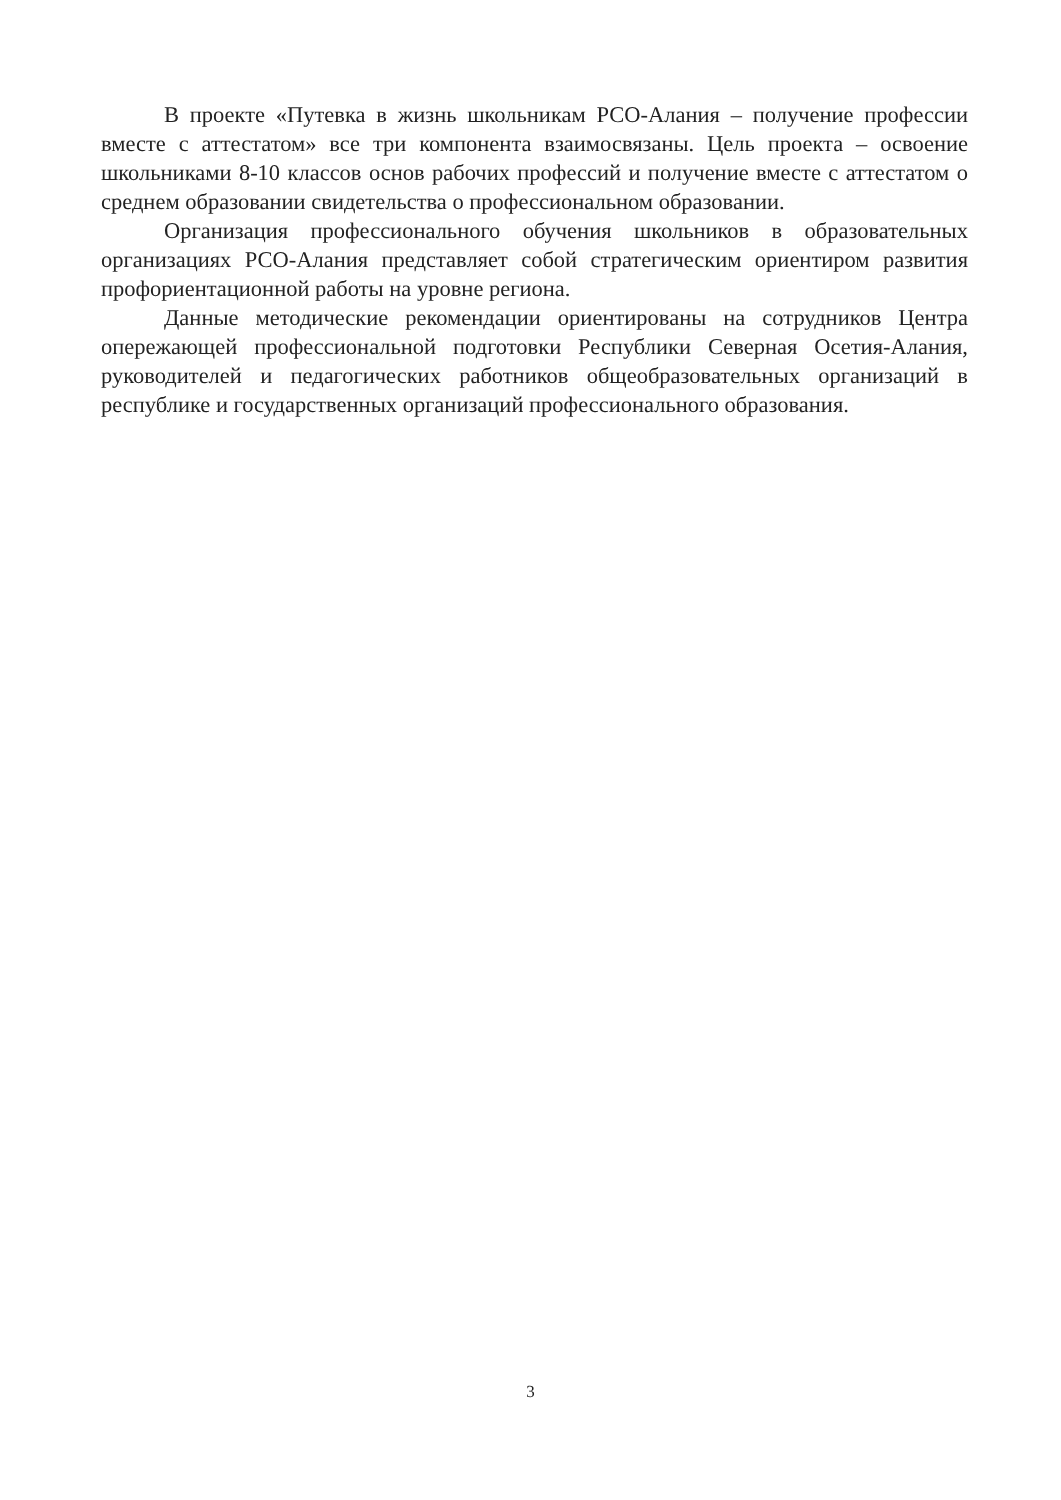В проекте «Путевка в жизнь школьникам РСО-Алания – получение профессии вместе с аттестатом» все три компонента взаимосвязаны. Цель проекта – освоение школьниками 8-10 классов основ рабочих профессий и получение вместе с аттестатом о среднем образовании свидетельства о профессиональном образовании.
Организация профессионального обучения школьников в образовательных организациях РСО-Алания представляет собой стратегическим ориентиром развития профориентационной работы на уровне региона.
Данные методические рекомендации ориентированы на сотрудников Центра опережающей профессиональной подготовки Республики Северная Осетия-Алания, руководителей и педагогических работников общеобразовательных организаций в республике и государственных организаций профессионального образования.
3